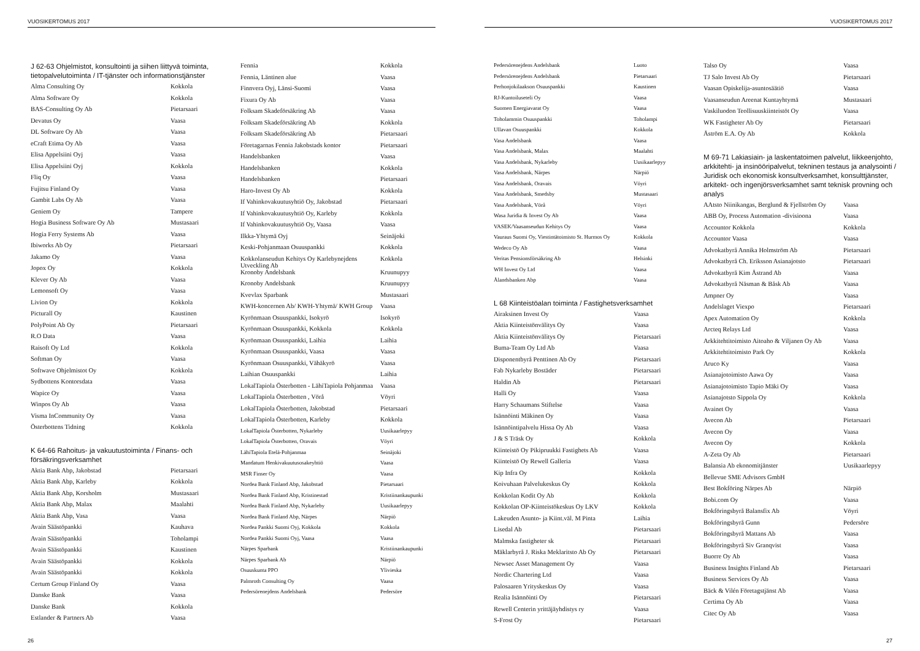VUOSIKERTOMUS 2017
J 62-63 Ohjelmistot, konsultointi ja siihen liittyvä toiminta, tietopalvelutoiminta / IT-tjänster och informationstjänster
| Alma Consulting Oy | Kokkola |
| Alma Software Oy | Kokkola |
| BAS-Consulting Oy Ab | Pietarsaari |
| Devatus Oy | Vaasa |
| DL Software Oy Ab | Vaasa |
| eCraft Etima Oy Ab | Vaasa |
| Elisa Appelsiini Oyj | Vaasa |
| Elisa Appelsiini Oyj | Kokkola |
| Fliq Oy | Vaasa |
| Fujitsu Finland Oy | Vaasa |
| Gambit Labs Oy Ab | Vaasa |
| Geniem Oy | Tampere |
| Hogia Business Software Oy Ab | Mustasaari |
| Hogia Ferry Systems Ab | Vaasa |
| Ibiworks Ab Oy | Pietarsaari |
| Jakamo Oy | Vaasa |
| Jopox Oy | Kokkola |
| Klever Oy Ab | Vaasa |
| Lemonsoft Oy | Vaasa |
| Livion Oy | Kokkola |
| Picturall Oy | Kaustinen |
| PolyPoint Ab Oy | Pietarsaari |
| R.O Data | Vaasa |
| Raisoft Oy Ltd | Kokkola |
| Softman Oy | Vaasa |
| Softwave Ohjelmistot Oy | Kokkola |
| Sydbottens Kontorsdata | Vaasa |
| Wapice Oy | Vaasa |
| Winpos Oy Ab | Vaasa |
| Visma InCommunity Oy | Vaasa |
| Österbottens Tidning | Kokkola |
K 64-66 Rahoitus- ja vakuutustoiminta / Finans- och försäkringsverksamhet
| Aktia Bank Abp, Jakobstad | Pietarsaari |
| Aktia Bank Abp, Karleby | Kokkola |
| Aktia Bank Abp, Korsholm | Mustasaari |
| Aktia Bank Abp, Malax | Maalahti |
| Aktia Bank Abp, Vasa | Vaasa |
| Avain Säästöpankki | Kauhava |
| Avain Säästöpankki | Toholampi |
| Avain Säästöpankki | Kaustinen |
| Avain Säästöpankki | Kokkola |
| Avain Säästöpankki | Kokkola |
| Certum Group Finland Oy | Vaasa |
| Danske Bank | Vaasa |
| Danske Bank | Kokkola |
| Estlander & Partners Ab | Vaasa |
| Fennia | Kokkola |
| Fennia, Läntinen alue | Vaasa |
| Finnvera Oyj, Länsi-Suomi | Vaasa |
| Fixura Oy Ab | Vaasa |
| Folksam Skadeförsäkring Ab | Vaasa |
| Folksam Skadeförsäkring Ab | Kokkola |
| Folksam Skadeförsäkring Ab | Pietarsaari |
| Företagarnas Fennia Jakobstads kontor | Pietarsaari |
| Handelsbanken | Vaasa |
| Handelsbanken | Kokkola |
| Handelsbanken | Pietarsaari |
| Haro-Invest Oy Ab | Kokkola |
| If Vahinkovakuutusyhtiö Oy, Jakobstad | Pietarsaari |
| If Vahinkovakuutusyhtiö Oy, Karleby | Kokkola |
| If Vahinkovakuutusyhtiö Oy, Vaasa | Vaasa |
| Ilkka-Yhtymä Oyj | Seinäjoki |
| Keski-Pohjanmaan Osuuspankki | Kokkola |
| Kokkolanseudun Kehitys Oy Karlebynejdens Utveckling Ab | Kokkola |
| Kronoby Andelsbank | Kruunupyy |
| Kronoby Andelsbank | Kruunupyy |
| Kvevlax Sparbank | Mustasaari |
| KWH-koncernen Ab/ KWH-Yhtymä/ KWH Group | Vaasa |
| Kyrönmaan Osuuspankki, Isokyrö | Isokyrö |
| Kyrönmaan Osuuspankki, Kokkola | Kokkola |
| Kyrönmaan Osuuspankki, Laihia | Laihia |
| Kyrönmaan Osuuspankki, Vaasa | Vaasa |
| Kyrönmaan Osuuspankki, Vähäkyrö | Vaasa |
| Laihian Osuuspankki | Laihia |
| LokalTapiola Österbotten - LähiTapiola Pohjanmaa | Vaasa |
| LokalTapiola Österbotten , Vörå | Vöyri |
| LokalTapiola Österbotten, Jakobstad | Pietarsaari |
| LokalTapiola Österbotten, Karleby | Kokkola |
| LokalTapiola Österbotten, Nykarleby | Uusikaarlepyy |
| LokalTapiola Österbotten, Oravais | Vöyri |
| LähiTapiola Etelä-Pohjanmaa | Seinäjoki |
| Mandatum Henkivakuutusosakeyhtiö | Vaasa |
| MSR Finser Oy | Vaasa |
| Nordea Bank Finland Abp, Jakobstad | Pietarsaari |
| Nordea Bank Finland Abp, Kristinestad | Kristiinankaupunki |
| Nordea Bank Finland Abp, Nykarleby | Uusikaarlepyy |
| Nordea Bank Finland Abp, Närpes | Närpiö |
| Nordea Pankki Suomi Oyj, Kokkola | Kokkola |
| Nordea Pankki Suomi Oyj, Vaasa | Vaasa |
| Närpes Sparbank | Kristiinankaupunki |
| Närpes Sparbank Ab | Närpiö |
| Osuuskunta PPO | Ylivieska |
| Palmroth Consulting Oy | Vaasa |
| Pedersörenejdens Andelsbank | Pedersöre |
26
VUOSIKERTOMUS 2017
| Pedersörenejdens Andelsbank | Luoto |
| Pedersörenejdens Andelsbank | Pietarsaari |
| Perhonjokilaakson Osuuspankki | Kaustinen |
| RJ-Kuntoiluseteli Oy | Vaasa |
| Suomen Energiavarat Oy | Vaasa |
| Toholammin Osuuspankki | Toholampi |
| Ullavan Osuuspankki | Kokkola |
| Vasa Andelsbank | Vaasa |
| Vasa Andelsbank, Malax | Maalahti |
| Vasa Andelsbank, Nykarleby | Uusikaarlepyy |
| Vasa Andelsbank, Närpes | Närpiö |
| Vasa Andelsbank, Oravais | Vöyri |
| Vasa Andelsbank, Smedsby | Mustasaari |
| Vasa Andelsbank, Vörå | Vöyri |
| Wasa Juridia & Invest Oy Ab | Vaasa |
| VASEK/Vaasanseudun Kehitys Oy | Vaasa |
| Vauraus Suomi Oy, Viestintätoimisto St. Hurmos Oy | Kokkola |
| Wedeco Oy Ab | Vaasa |
| Veritas Pensionsförsäkring Ab | Helsinki |
| WH Invest Oy Ltd | Vaasa |
| Ålandsbanken Abp | Vaasa |
L 68 Kiinteistöalan toiminta / Fastighetsverksamhet
| Airaksinen Invest Oy | Vaasa |
| Aktia Kiinteistönvälitys Oy | Vaasa |
| Aktia Kiinteistönvälitys Oy | Pietarsaari |
| Buma-Team Oy Ltd Ab | Vaasa |
| Disponentbyrå Penttinen Ab Oy | Pietarsaari |
| Fab Nykarleby Bostäder | Pietarsaari |
| Haldin Ab | Pietarsaari |
| Halli Oy | Vaasa |
| Harry Schaumans Stiftelse | Vaasa |
| Isännöinti Mäkinen Oy | Vaasa |
| Isännöintipalvelu Hissa Oy Ab | Vaasa |
| J & S Träsk Oy | Kokkola |
| Kiinteistö Oy Pikipruukki Fastighets Ab | Vaasa |
| Kiinteistö Oy Rewell Galleria | Vaasa |
| Kip Infra Oy | Kokkola |
| Koivuhaan Palvelukeskus Oy | Kokkola |
| Kokkolan Kodit Oy Ab | Kokkola |
| Kokkolan OP-Kiinteistökeskus Oy LKV | Kokkola |
| Lakeuden Asunto- ja Kiint.väl. M Pinta | Laihia |
| Lisedal Ab | Pietarsaari |
| Malmska fastigheter sk | Pietarsaari |
| Mäklarbyrå J. Riska Meklaritsto Ab Oy | Pietarsaari |
| Newsec Asset Management Oy | Vaasa |
| Nordic Chartering Ltd | Vaasa |
| Palosaaren Yrityskeskus Oy | Vaasa |
| Realia Isännöinti Oy | Pietarsaari |
| Rewell Centerin yrittäjäyhdistys ry | Vaasa |
| S-Frost Oy | Pietarsaari |
| Talso Oy | Vaasa |
| TJ Salo Invest Ab Oy | Pietarsaari |
| Vaasan Opiskelija-asuntosäätiö | Vaasa |
| Vaasanseudun Areenat Kuntayhtymä | Mustasaari |
| Vaskiluodon Teollisuuskiinteistöt Oy | Vaasa |
| WK Fastigheter Ab Oy | Pietarsaari |
| Åström E.A. Oy Ab | Kokkola |
M 69-71 Lakiasiain- ja laskentatoimen palvelut, liikkeenjohto, arkkitehti- ja insinööripalvelut, tekninen testaus ja analysointi / Juridisk och ekonomisk konsultverksamhet, konsulttjänster, arkitekt- och ingenjörsverksamhet samt teknisk provning och analys
| AAtsto Niinikangas, Berglund & Fjellström Oy | Vaasa |
| ABB Oy, Process Automation -divisioona | Vaasa |
| Accountor Kokkola | Kokkola |
| Accountor Vaasa | Vaasa |
| Advokatbyrå Annika Holmström Ab | Pietarsaari |
| Advokatbyrå Ch. Eriksson Asianajotsto | Pietarsaari |
| Advokatbyrå Kim Åstrand Ab | Vaasa |
| Advokatbyrå Näsman & Båsk Ab | Vaasa |
| Ampner Oy | Vaasa |
| Andelslaget Viexpo | Pietarsaari |
| Apex Automation Oy | Kokkola |
| Arcteq Relays Ltd | Vaasa |
| Arkkitehtitoimisto Aitoaho & Viljanen Oy Ab | Vaasa |
| Arkkitehtitoimisto Park Oy | Kokkola |
| Aruco Ky | Vaasa |
| Asianajotoimisto Aawa Oy | Vaasa |
| Asianajotoimisto Tapio Mäki Oy | Vaasa |
| Asianajotsto Sippola Oy | Kokkola |
| Avainet Oy | Vaasa |
| Avecon Ab | Pietarsaari |
| Avecon Oy | Vaasa |
| Avecon Oy | Kokkola |
| A-Zeta Oy Ab | Pietarsaari |
| Balansia Ab ekonomitjänster | Uusikaarlepyy |
| Bellevue SME Advisors GmbH | |
| Best Bokföring Närpes Ab | Närpiö |
| Bobi.com Oy | Vaasa |
| Bokföringsbyrå Balansfix Ab | Vöyri |
| Bokföringsbyrå Gunn | Pedersöre |
| Bokföringsbyrå Mattans Ab | Vaasa |
| Bokföringsbyrå Siv Granqvist | Vaasa |
| Buorre Oy Ab | Vaasa |
| Business Insights Finland Ab | Pietarsaari |
| Business Services Oy Ab | Vaasa |
| Bäck & Vilén Företagstjänst Ab | Vaasa |
| Certima Oy Ab | Vaasa |
| Citec Oy Ab | Vaasa |
27